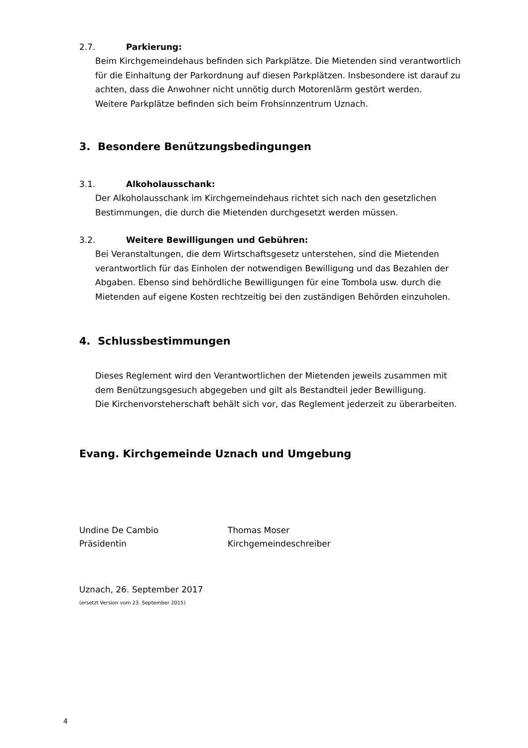2.7. Parkierung:
Beim Kirchgemeindehaus befinden sich Parkplätze. Die Mietenden sind verantwortlich für die Einhaltung der Parkordnung auf diesen Parkplätzen. Insbesondere ist darauf zu achten, dass die Anwohner nicht unnötig durch Motorenlärm gestört werden.
Weitere Parkplätze befinden sich beim Frohsinnzentrum Uznach.
3. Besondere Benützungsbedingungen
3.1. Alkoholausschank:
Der Alkoholausschank im Kirchgemeindehaus richtet sich nach den gesetzlichen Bestimmungen, die durch die Mietenden durchgesetzt werden müssen.
3.2. Weitere Bewilligungen und Gebühren:
Bei Veranstaltungen, die dem Wirtschaftsgesetz unterstehen, sind die Mietenden verantwortlich für das Einholen der notwendigen Bewilligung und das Bezahlen der Abgaben. Ebenso sind behördliche Bewilligungen für eine Tombola usw. durch die Mietenden auf eigene Kosten rechtzeitig bei den zuständigen Behörden einzuholen.
4. Schlussbestimmungen
Dieses Reglement wird den Verantwortlichen der Mietenden jeweils zusammen mit dem Benützungsgesuch abgegeben und gilt als Bestandteil jeder Bewilligung.
Die Kirchenvorsteherschaft behält sich vor, das Reglement jederzeit zu überarbeiten.
Evang. Kirchgemeinde Uznach und Umgebung
Undine De Cambio
Präsidentin
Thomas Moser
Kirchgemeindeschreiber
Uznach, 26. September 2017
(ersetzt Version vom 23. September 2015)
4